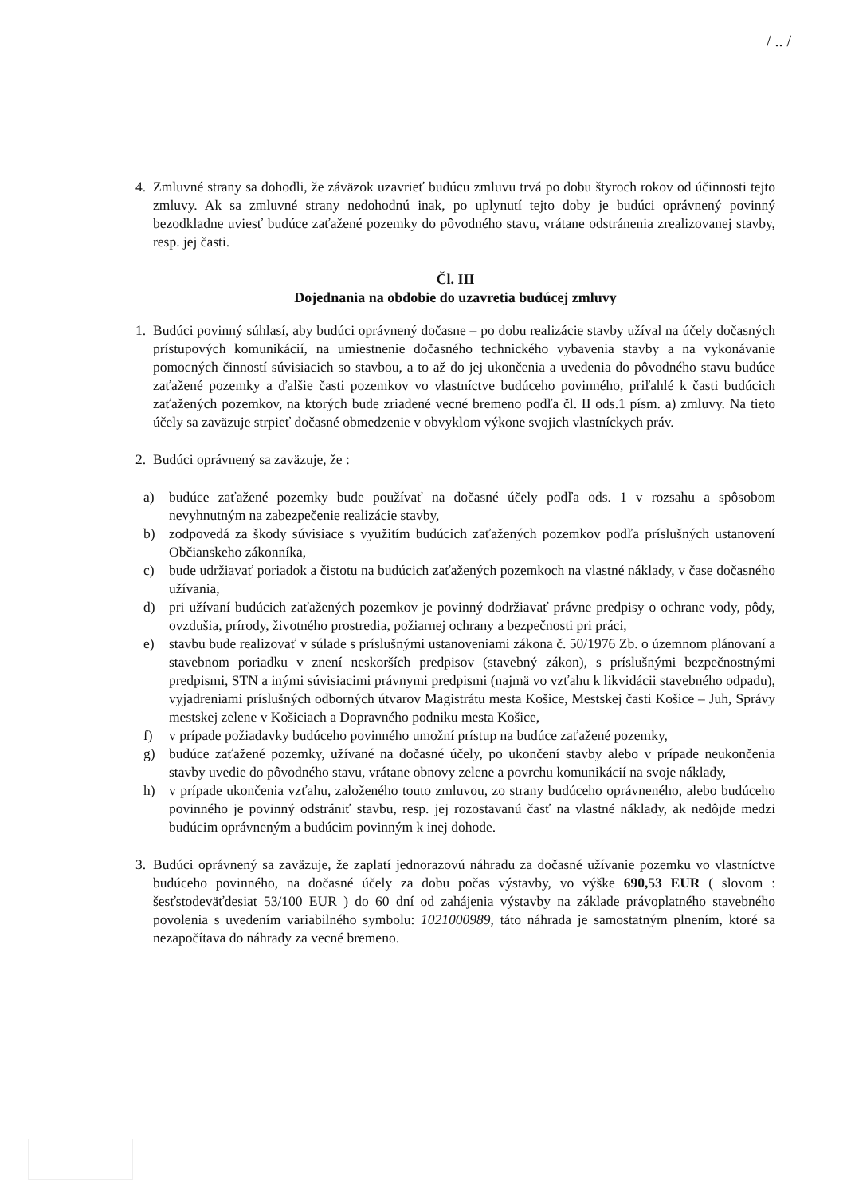/ .. /
4. Zmluvné strany sa dohodli, že záväzok uzavrieť budúcu zmluvu trvá po dobu štyroch rokov od účinnosti tejto zmluvy. Ak sa zmluvné strany nedohodnú inak, po uplynutí tejto doby je budúci oprávnený povinný bezodkladne uviesť budúce zaťažené pozemky do pôvodného stavu, vrátane odstránenia zrealizovanej stavby, resp. jej časti.
Čl. III
Dojednania na obdobie do uzavretia budúcej zmluvy
1. Budúci povinný súhlasí, aby budúci oprávnený dočasne – po dobu realizácie stavby užíval na účely dočasných prístupových komunikácií, na umiestnenie dočasného technického vybavenia stavby a na vykonávanie pomocných činností súvisiacich so stavbou, a to až do jej ukončenia a uvedenia do pôvodného stavu budúce zaťažené pozemky a ďalšie časti pozemkov vo vlastníctve budúceho povinného, priľahlé k časti budúcich zaťažených pozemkov, na ktorých bude zriadené vecné bremeno podľa čl. II ods.1 písm. a) zmluvy. Na tieto účely sa zaväzuje strpieť dočasné obmedzenie v obvyklom výkone svojich vlastníckych práv.
2. Budúci oprávnený sa zaväzuje, že :
a) budúce zaťažené pozemky bude používať na dočasné účely podľa ods. 1 v rozsahu a spôsobom nevyhnutným na zabezpečenie realizácie stavby,
b) zodpovedá za škody súvisiace s využitím budúcich zaťažených pozemkov podľa príslušných ustanovení Občianskeho zákonníka,
c) bude udržiavať poriadok a čistotu na budúcich zaťažených pozemkoch na vlastné náklady, v čase dočasného užívania,
d) pri užívaní budúcich zaťažených pozemkov je povinný dodržiavať právne predpisy o ochrane vody, pôdy, ovzdušia, prírody, životného prostredia, požiarnej ochrany a bezpečnosti pri práci,
e) stavbu bude realizovať v súlade s príslušnými ustanoveniami zákona č. 50/1976 Zb. o územnom plánovaní a stavebnom poriadku v znení neskorších predpisov (stavebný zákon), s príslušnými bezpečnostnými predpismi, STN a inými súvisiacimi právnymi predpismi (najmä vo vzťahu k likvidácii stavebného odpadu), vyjadreniami príslušných odborných útvarov Magistrátu mesta Košice, Mestskej časti Košice – Juh, Správy mestskej zelene v Košiciach a Dopravného podniku mesta Košice,
f) v prípade požiadavky budúceho povinného umožní prístup na budúce zaťažené pozemky,
g) budúce zaťažené pozemky, užívané na dočasné účely, po ukončení stavby alebo v prípade neukončenia stavby uvedie do pôvodného stavu, vrátane obnovy zelene a povrchu komunikácií na svoje náklady,
h) v prípade ukončenia vzťahu, založeného touto zmluvou, zo strany budúceho oprávneného, alebo budúceho povinného je povinný odstrániť stavbu, resp. jej rozostavanú časť na vlastné náklady, ak nedôjde medzi budúcim oprávneným a budúcim povinným k inej dohode.
3. Budúci oprávnený sa zaväzuje, že zaplatí jednorazovú náhradu za dočasné užívanie pozemku vo vlastníctve budúceho povinného, na dočasné účely za dobu počas výstavby, vo výške 690,53 EUR ( slovom : šesťstodeväťdesiat 53/100 EUR ) do 60 dní od zahájenia výstavby na základe právoplatného stavebného povolenia s uvedením variabilného symbolu: 1021000989, táto náhrada je samostatným plnením, ktoré sa nezapočítava do náhrady za vecné bremeno.